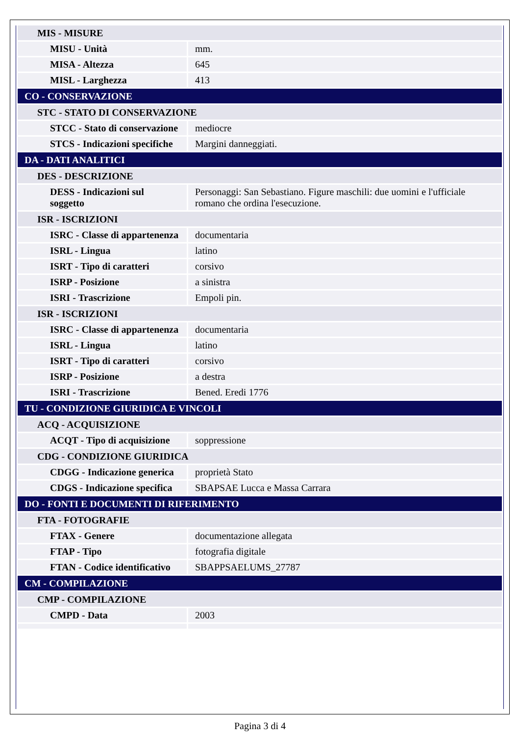| MIS - MISURE | |
| MISU - Unità | mm. |
| MISA - Altezza | 645 |
| MISL - Larghezza | 413 |
| CO - CONSERVAZIONE | |
| STC - STATO DI CONSERVAZIONE | |
| STCC - Stato di conservazione | mediocre |
| STCS - Indicazioni specifiche | Margini danneggiati. |
| DA - DATI ANALITICI | |
| DES - DESCRIZIONE | |
| DESS - Indicazioni sul soggetto | Personaggi: San Sebastiano. Figure maschili: due uomini e l'ufficiale romano che ordina l'esecuzione. |
| ISR - ISCRIZIONI | |
| ISRC - Classe di appartenenza | documentaria |
| ISRL - Lingua | latino |
| ISRT - Tipo di caratteri | corsivo |
| ISRP - Posizione | a sinistra |
| ISRI - Trascrizione | Empoli pin. |
| ISR - ISCRIZIONI | |
| ISRC - Classe di appartenenza | documentaria |
| ISRL - Lingua | latino |
| ISRT - Tipo di caratteri | corsivo |
| ISRP - Posizione | a destra |
| ISRI - Trascrizione | Bened. Eredi 1776 |
| TU - CONDIZIONE GIURIDICA E VINCOLI | |
| ACQ - ACQUISIZIONE | |
| ACQT - Tipo di acquisizione | soppressione |
| CDG - CONDIZIONE GIURIDICA | |
| CDGG - Indicazione generica | proprietà Stato |
| CDGS - Indicazione specifica | SBAPSAE Lucca e Massa Carrara |
| DO - FONTI E DOCUMENTI DI RIFERIMENTO | |
| FTA - FOTOGRAFIE | |
| FTAX - Genere | documentazione allegata |
| FTAP - Tipo | fotografia digitale |
| FTAN - Codice identificativo | SBAPPSAELUMS_27787 |
| CM - COMPILAZIONE | |
| CMP - COMPILAZIONE | |
| CMPD - Data | 2003 |
Pagina 3 di 4